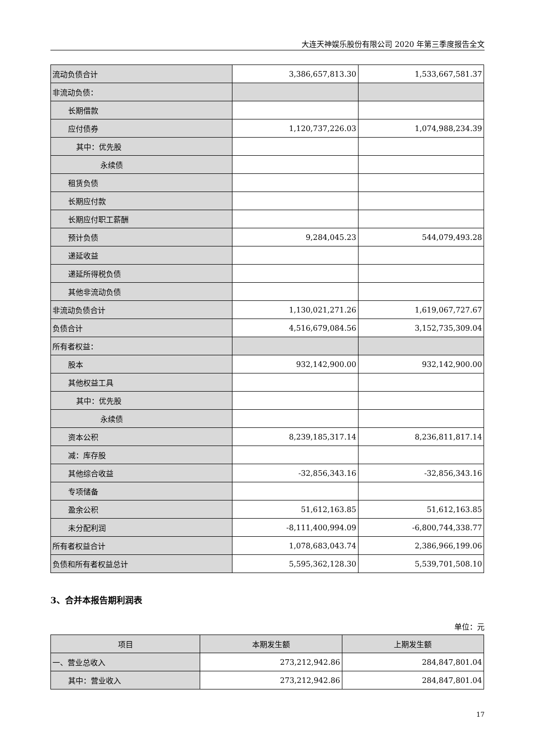大连天神娱乐股份有限公司 2020 年第三季度报告全文
| 流动负债合计 | 3,386,657,813.30 | 1,533,667,581.37 |
| 非流动负债： | | |
| 长期借款 | | |
| 应付债券 | 1,120,737,226.03 | 1,074,988,234.39 |
| 其中：优先股 | | |
| 永续债 | | |
| 租赁负债 | | |
| 长期应付款 | | |
| 长期应付职工薪酬 | | |
| 预计负债 | 9,284,045.23 | 544,079,493.28 |
| 递延收益 | | |
| 递延所得税负债 | | |
| 其他非流动负债 | | |
| 非流动负债合计 | 1,130,021,271.26 | 1,619,067,727.67 |
| 负债合计 | 4,516,679,084.56 | 3,152,735,309.04 |
| 所有者权益： | | |
| 股本 | 932,142,900.00 | 932,142,900.00 |
| 其他权益工具 | | |
| 其中：优先股 | | |
| 永续债 | | |
| 资本公积 | 8,239,185,317.14 | 8,236,811,817.14 |
| 减：库存股 | | |
| 其他综合收益 | -32,856,343.16 | -32,856,343.16 |
| 专项储备 | | |
| 盈余公积 | 51,612,163.85 | 51,612,163.85 |
| 未分配利润 | -8,111,400,994.09 | -6,800,744,338.77 |
| 所有者权益合计 | 1,078,683,043.74 | 2,386,966,199.06 |
| 负债和所有者权益总计 | 5,595,362,128.30 | 5,539,701,508.10 |
3、合并本报告期利润表
单位：元
| 项目 | 本期发生额 | 上期发生额 |
| --- | --- | --- |
| 一、营业总收入 | 273,212,942.86 | 284,847,801.04 |
| 其中：营业收入 | 273,212,942.86 | 284,847,801.04 |
17